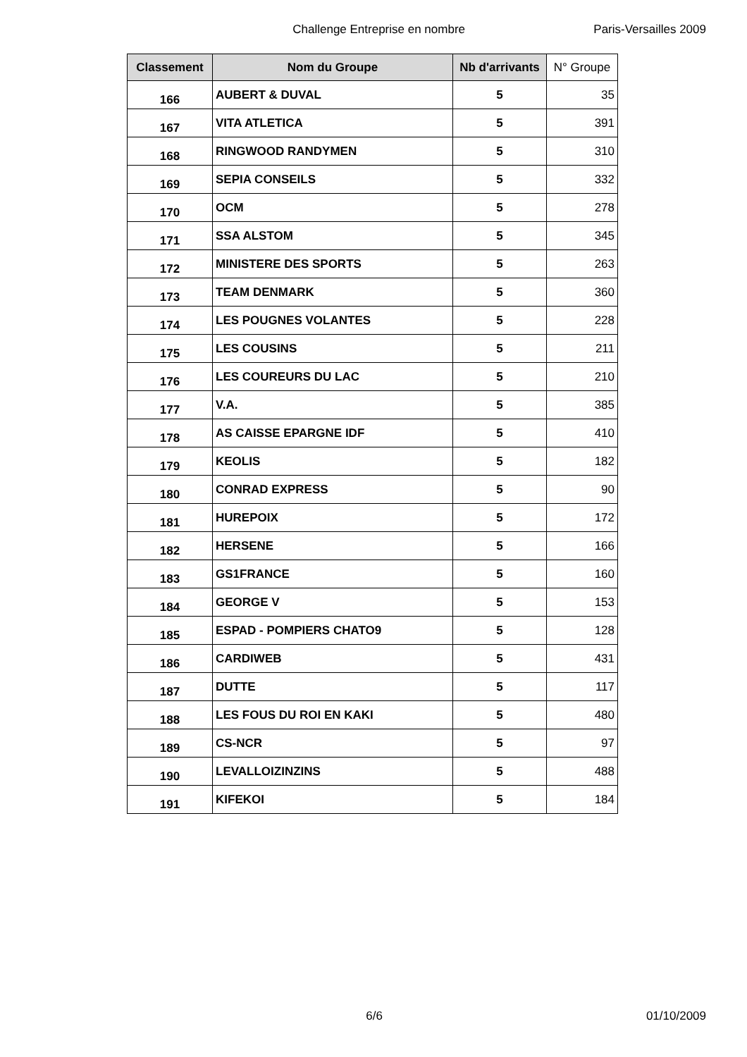Challenge Entreprise en nombre Paris-Versailles 2009
| Classement | Nom du Groupe | Nb d'arrivants | N° Groupe |
| --- | --- | --- | --- |
| 166 | AUBERT & DUVAL | 5 | 35 |
| 167 | VITA ATLETICA | 5 | 391 |
| 168 | RINGWOOD RANDYMEN | 5 | 310 |
| 169 | SEPIA CONSEILS | 5 | 332 |
| 170 | OCM | 5 | 278 |
| 171 | SSA ALSTOM | 5 | 345 |
| 172 | MINISTERE DES SPORTS | 5 | 263 |
| 173 | TEAM DENMARK | 5 | 360 |
| 174 | LES POUGNES VOLANTES | 5 | 228 |
| 175 | LES COUSINS | 5 | 211 |
| 176 | LES COUREURS DU LAC | 5 | 210 |
| 177 | V.A. | 5 | 385 |
| 178 | AS CAISSE EPARGNE IDF | 5 | 410 |
| 179 | KEOLIS | 5 | 182 |
| 180 | CONRAD EXPRESS | 5 | 90 |
| 181 | HUREPOIX | 5 | 172 |
| 182 | HERSENE | 5 | 166 |
| 183 | GS1FRANCE | 5 | 160 |
| 184 | GEORGE V | 5 | 153 |
| 185 | ESPAD - POMPIERS CHATO9 | 5 | 128 |
| 186 | CARDIWEB | 5 | 431 |
| 187 | DUTTE | 5 | 117 |
| 188 | LES FOUS DU ROI EN KAKI | 5 | 480 |
| 189 | CS-NCR | 5 | 97 |
| 190 | LEVALLOIZINZINS | 5 | 488 |
| 191 | KIFEKOI | 5 | 184 |
6/6 01/10/2009